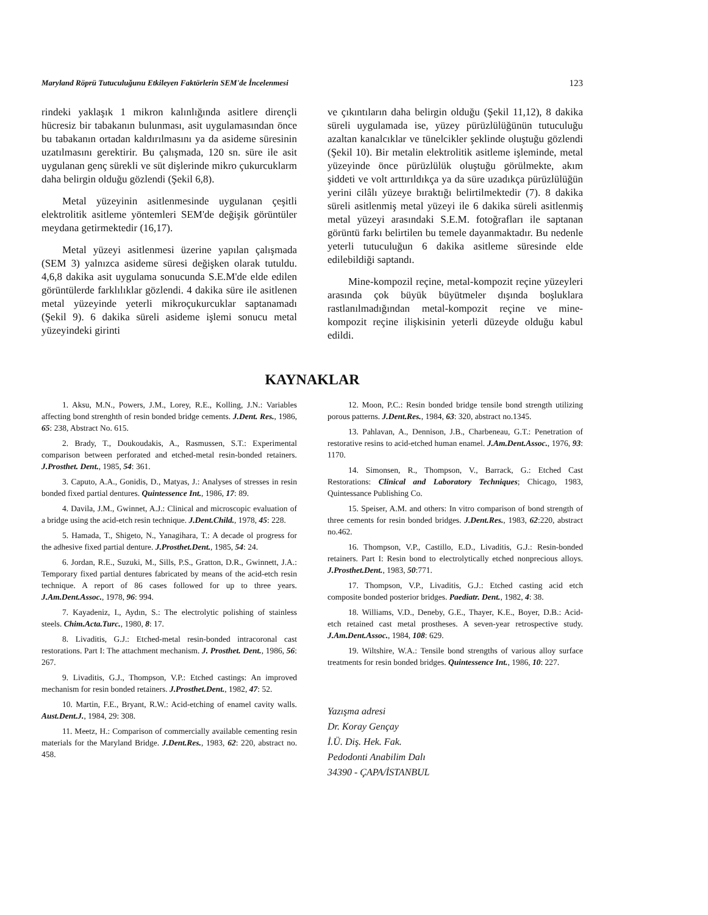Maryland Röprü Tutuculuğunu Etkileyen Faktörlerin SEM'de İncelenmesi 123
rindeki yaklaşık 1 mikron kalınlığında asitlere dirençli hücresiz bir tabakanın bulunması, asit uygulamasından önce bu tabakanın ortadan kaldırılmasını ya da asideme süresinin uzatılmasını gerektirir. Bu çalışmada, 120 sn. süre ile asit uygulanan genç sürekli ve süt dişlerinde mikro çukurcuklarm daha belirgin olduğu gözlendi (Şekil 6,8).
Metal yüzeyinin asitlenmesinde uygulanan çeşitli elektrolitik asitleme yöntemleri SEM'de değişik görüntüler meydana getirmektedir (16,17).
Metal yüzeyi asitlenmesi üzerine yapılan çalışmada (SEM 3) yalnızca asideme süresi değişken olarak tutuldu. 4,6,8 dakika asit uygulama sonucunda S.E.M'de elde edilen görüntülerde farklılıklar gözlendi. 4 dakika süre ile asitlenen metal yüzeyinde yeterli mikroçukurcuklar saptanamadı (Şekil 9). 6 dakika süreli asideme işlemi sonucu metal yüzeyindeki girinti
ve çıkıntıların daha belirgin olduğu (Şekil 11,12), 8 dakika süreli uygulamada ise, yüzey pürüzlülüğünün tutuculuğu azaltan kanalcıklar ve tünelcikler şeklinde oluştuğu gözlendi (Şekil 10). Bir metalin elektrolitik asitleme işleminde, metal yüzeyinde önce pürüzlülük oluştuğu görülmekte, akım şiddeti ve volt arttırıldıkça ya da süre uzadıkça pürüzlülüğün yerini cilâlı yüzeye bıraktığı belirtilmektedir (7). 8 dakika süreli asitlenmiş metal yüzeyi ile 6 dakika süreli asitlenmiş metal yüzeyi arasındaki S.E.M. fotoğrafları ile saptanan görüntü farkı belirtilen bu temele dayanmaktadır. Bu nedenle yeterli tutuculuğun 6 dakika asitleme süresinde elde edilebildiği saptandı.
Mine-kompozil reçine, metal-kompozit reçine yüzeyleri arasında çok büyük büyütmeler dışında boşluklara rastlanılmadığından metal-kompozit reçine ve mine-kompozit reçine ilişkisinin yeterli düzeyde olduğu kabul edildi.
KAYNAKLAR
1. Aksu, M.N., Powers, J.M., Lorey, R.E., Kolling, J.N.: Variables affecting bond strenghth of resin bonded bridge cements. J.Dent. Res., 1986, 65: 238, Abstract No. 615.
2. Brady, T., Doukoudakis, A., Rasmussen, S.T.: Experimental comparison between perforated and etched-metal resin-bonded retainers. J.Prosthet. Dent., 1985, 54: 361.
3. Caputo, A.A., Gonidis, D., Matyas, J.: Analyses of stresses in resin bonded fixed partial dentures. Quintessence Int., 1986, 17: 89.
4. Davila, J.M., Gwinnet, A.J.: Clinical and microscopic evaluation of a bridge using the acid-etch resin technique. J.Dent.Child., 1978, 45: 228.
5. Hamada, T., Shigeto, N., Yanagihara, T.: A decade ol progress for the adhesive fixed partial denture. J.Prosthet.Dent., 1985, 54: 24.
6. Jordan, R.E., Suzuki, M., Sills, P.S., Gratton, D.R., Gwinnett, J.A.: Temporary fixed partial dentures fabricated by means of the acid-etch resin technique. A report of 86 cases followed for up to three years. J.Am.Dent.Assoc., 1978, 96: 994.
7. Kayadeniz, I., Aydın, S.: The electrolytic polishing of stainless steels. Chim.Acta.Turc., 1980, 8: 17.
8. Livaditis, G.J.: Etched-metal resin-bonded intracoronal cast restorations. Part I: The attachment mechanism. J. Prosthet. Dent., 1986, 56: 267.
9. Livaditis, G.J., Thompson, V.P.: Etched castings: An improved mechanism for resin bonded retainers. J.Prosthet.Dent., 1982, 47: 52.
10. Martin, F.E., Bryant, R.W.: Acid-etching of enamel cavity walls. Aust.Dent.J., 1984, 29: 308.
11. Meetz, H.: Comparison of commercially available cementing resin materials for the Maryland Bridge. J.Dent.Res., 1983, 62: 220, abstract no. 458.
12. Moon, P.C.: Resin bonded bridge tensile bond strength utilizing porous patterns. J.Dent.Res., 1984, 63: 320, abstract no.1345.
13. Pahlavan, A., Dennison, J.B., Charbeneau, G.T.: Penetration of restorative resins to acid-etched human enamel. J.Am.Dent.Assoc., 1976, 93: 1170.
14. Simonsen, R., Thompson, V., Barrack, G.: Etched Cast Restorations: Clinical and Laboratory Techniques; Chicago, 1983, Quintessance Publishing Co.
15. Speiser, A.M. and others: In vitro comparison of bond strength of three cements for resin bonded bridges. J.Dent.Res., 1983, 62:220, abstract no.462.
16. Thompson, V.P., Castillo, E.D., Livaditis, G.J.: Resin-bonded retainers. Part I: Resin bond to electrolytically etched nonprecious alloys. J.Prosthet.Dent., 1983, 50:771.
17. Thompson, V.P., Livaditis, G.J.: Etched casting acid etch composite bonded posterior bridges. Paediatr. Dent., 1982, 4: 38.
18. Williams, V.D., Deneby, G.E., Thayer, K.E., Boyer, D.B.: Acid-etch retained cast metal prostheses. A seven-year retrospective study. J.Am.Dent.Assoc., 1984, 108: 629.
19. Wiltshire, W.A.: Tensile bond strengths of various alloy surface treatments for resin bonded bridges. Quintessence Int., 1986, 10: 227.
Yazışma adresi
Dr. Koray Gençay
İ.Ü. Diş. Hek. Fak.
Pedodonti Anabilim Dalı
34390 - ÇAPA/İSTANBUL